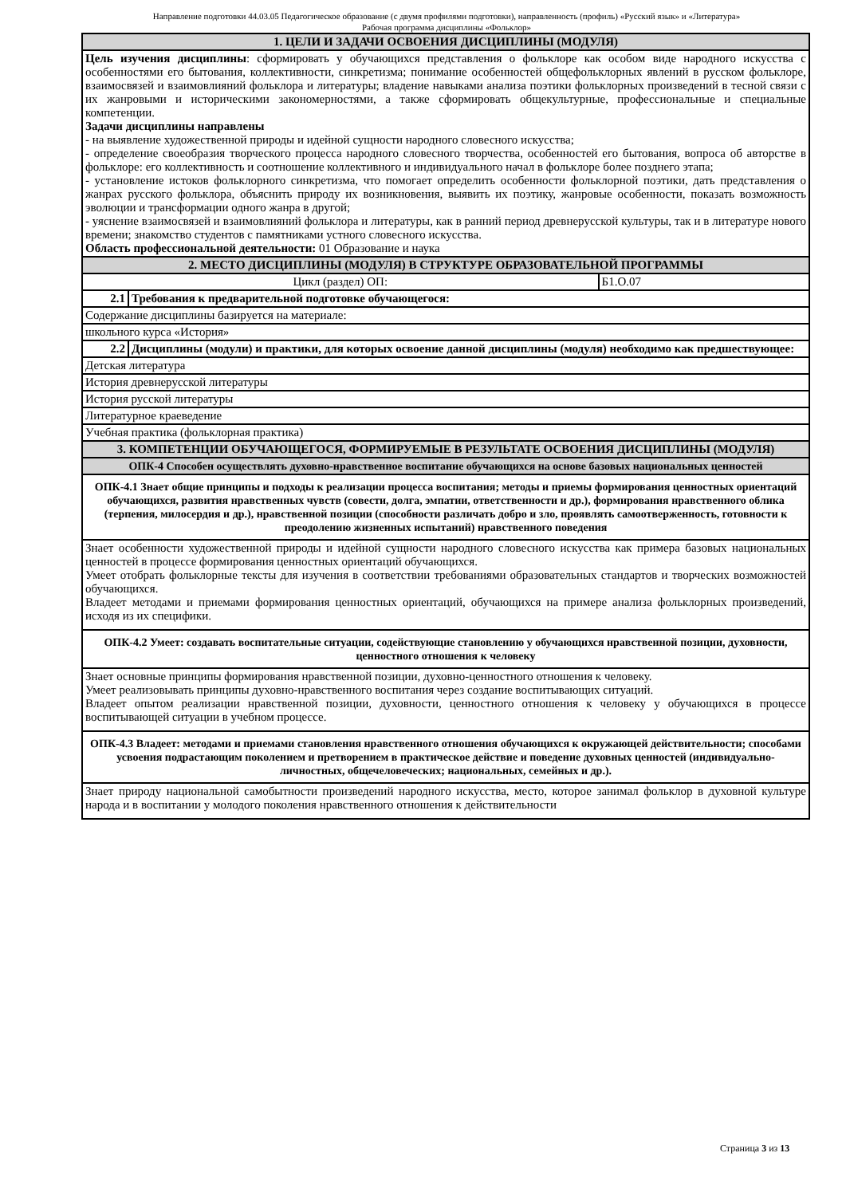Направление подготовки 44.03.05 Педагогическое образование (с двумя профилями подготовки), направленность (профиль) «Русский язык» и «Литература»
Рабочая программа дисциплины «Фольклор»
| 1. ЦЕЛИ И ЗАДАЧИ ОСВОЕНИЯ ДИСЦИПЛИНЫ (МОДУЛЯ) | | |
| Цель изучения дисциплины : сформировать у обучающихся представления о фольклоре как особом виде народного искусства с особенностями его бытования, коллективности, синкретизма; понимание особенностей общефольклорных явлений в русском фольклоре, взаимосвязей и взаимовлияний фольклора и литературы; владение навыками анализа поэтики фольклорных произведений в тесной связи с их жанровыми и историческими закономерностями, а также сформировать общекультурные, профессиональные и специальные компетенции. Задачи дисциплины направлены - на выявление художественной природы и идейной сущности народного словесного искусства; - определение своеобразия творческого процесса народного словесного творчества, особенностей его бытования, вопроса об авторстве в фольклоре: его коллективность и соотношение коллективного и индивидуального начал в фольклоре более позднего этапа; - установление истоков фольклорного синкретизма, что помогает определить особенности фольклорной поэтики, дать представления о жанрах русского фольклора, объяснить природу их возникновения, выявить их поэтику, жанровые особенности, показать возможность эволюции и трансформации одного жанра в другой; - уяснение взаимосвязей и взаимовлияний фольклора и литературы, как в ранний период древнерусской культуры, так и в литературе нового времени; знакомство студентов с памятниками устного словесного искусства. Область профессиональной деятельности: 01 Образование и наука | | |
| 2. МЕСТО ДИСЦИПЛИНЫ (МОДУЛЯ) В СТРУКТУРЕ ОБРАЗОВАТЕЛЬНОЙ ПРОГРАММЫ | | |
| Цикл (раздел) ОП: | | Б1.О.07 |
| 2.1 | Требования к предварительной подготовке обучающегося: | |
| Содержание дисциплины базируется на материале: | | |
| школьного курса «История» | | |
| 2.2 | Дисциплины (модули) и практики, для которых освоение данной дисциплины (модуля) необходимо как предшествующее: | |
| Детская литература | | |
| История древнерусской литературы | | |
| История русской литературы | | |
| Литературное краеведение | | |
| Учебная практика (фольклорная практика) | | |
| 3. КОМПЕТЕНЦИИ ОБУЧАЮЩЕГОСЯ, ФОРМИРУЕМЫЕ В РЕЗУЛЬТАТЕ ОСВОЕНИЯ ДИСЦИПЛИНЫ (МОДУЛЯ) | | |
| ОПК-4 Способен осуществлять духовно-нравственное воспитание обучающихся на основе базовых национальных ценностей | | |
| ОПК-4.1 Знает общие принципы и подходы к реализации процесса воспитания; методы и приемы формирования ценностных ориентаций обучающихся, развития нравственных чувств (совести, долга, эмпатии, ответственности и др.), формирования нравственного облика (терпения, милосердия и др.), нравственной позиции (способности различать добро и зло, проявлять самоотверженность, готовности к преодолению жизненных испытаний) нравственного поведения | | |
| Знает особенности художественной природы и идейной сущности народного словесного искусства как примера базовых национальных ценностей в процессе формирования ценностных ориентаций обучающихся. Умеет отобрать фольклорные тексты для изучения в соответствии требованиями образовательных стандартов и творческих возможностей обучающихся. Владеет методами и приемами формирования ценностных ориентаций, обучающихся на примере анализа фольклорных произведений, исходя из их специфики. | | |
| ОПК-4.2 Умеет: создавать воспитательные ситуации, содействующие становлению у обучающихся нравственной позиции, духовности, ценностного отношения к человеку | | |
| Знает основные принципы формирования нравственной позиции, духовно-ценностного отношения к человеку. Умеет реализовывать принципы духовно-нравственного воспитания через создание воспитывающих ситуаций. Владеет опытом реализации нравственной позиции, духовности, ценностного отношения к человеку у обучающихся в процессе воспитывающей ситуации в учебном процессе. | | |
| ОПК-4.3 Владеет: методами и приемами становления нравственного отношения обучающихся к окружающей действительности; способами усвоения подрастающим поколением и претворением в практическое действие и поведение духовных ценностей (индивидуально-личностных, общечеловеческих; национальных, семейных и др.). | | |
| Знает природу национальной самобытности произведений народного искусства, место, которое занимал фольклор в духовной культуре народа и в воспитании у молодого поколения нравственного отношения к действительности | | |
Страница 3 из 13